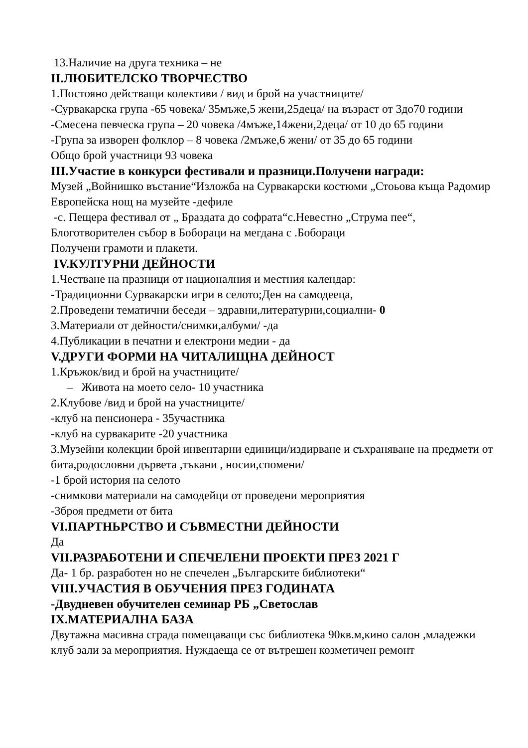13.Наличие на друга техника – не
II.ЛЮБИТЕЛСКО ТВОРЧЕСТВО
1.Постоянo действащи колективи / вид и брой на участниците/
-Сурвакарска група -65 човека/ 35мъже,5 жени,25деца/ на възраст от 3до70 години
-Смесена певческа група – 20 човека /4мъже,14жени,2деца/ от 10 до 65 години
-Група за изворен фолклор – 8 човека /2мъже,6 жени/ от 35 до 65 години
Общо брой участници 93 човека
III.Участие в конкурси фестивали и празници.Получени награди:
Музей „Войнишко въстание“Изложба на Сурвакарски костюми „Стоьова къща Радомир Европейска нощ на музейте -дефиле
-с. Пещера фестивал от „ Браздата до софрата“с.Невестно „Струма пее“, Блоготворителен събор в Бобораци на мегдана с .Бобораци
Получени грамоти и плакети.
IV.КУЛТУРНИ ДЕЙНОСТИ
1.Честване на празници от националния и местния календар:
-Традиционни Сурвакарски игри в селото;Ден на самодееца,
2.Проведени тематични беседи – здравни,литературни,социални- 0
3.Материали от дейности/снимки,албуми/ -да
4.Публикации в печатни и електрони медии - да
V.ДРУГИ ФОРМИ НА ЧИТАЛИЩНА ДЕЙНОСТ
1.Кръжок/вид и брой на участниците/
– Живота на моето село- 10 участника
2.Клубове /вид и брой на участниците/
-клуб на пенсионера - 35участника
-клуб на сурвакарите -20 участника
3.Музейни колекции брой инвентарни единици/издирване и съхраняване на предмети от бита,родословни дървета ,тъкани , носии,спомени/
-1 брой история на селото
-снимкови материали на самодейци от проведени мероприятия
-3броя предмети от бита
VI.ПАРТНЬРСТВО И СЪВМЕСТНИ ДЕЙНОСТИ
Да
VII.РАЗРАБОТЕНИ И СПЕЧЕЛЕНИ ПРОЕКТИ ПРЕЗ 2021 Г
Да- 1 бр. разработен но не спечелен „Българските библиотеки“
VIII.УЧАСТИЯ В ОБУЧЕНИЯ ПРЕЗ ГОДИНАТА
-Двудневен обучителен семинар РБ „Светослав
IX.МАТЕРИАЛНА БАЗА
Двутажна масивна сграда помещаващи със библиотека 90кв.м,кино салон ,младежки клуб зали за мероприятия. Нуждаеща се от вътрешен козметичен ремонт